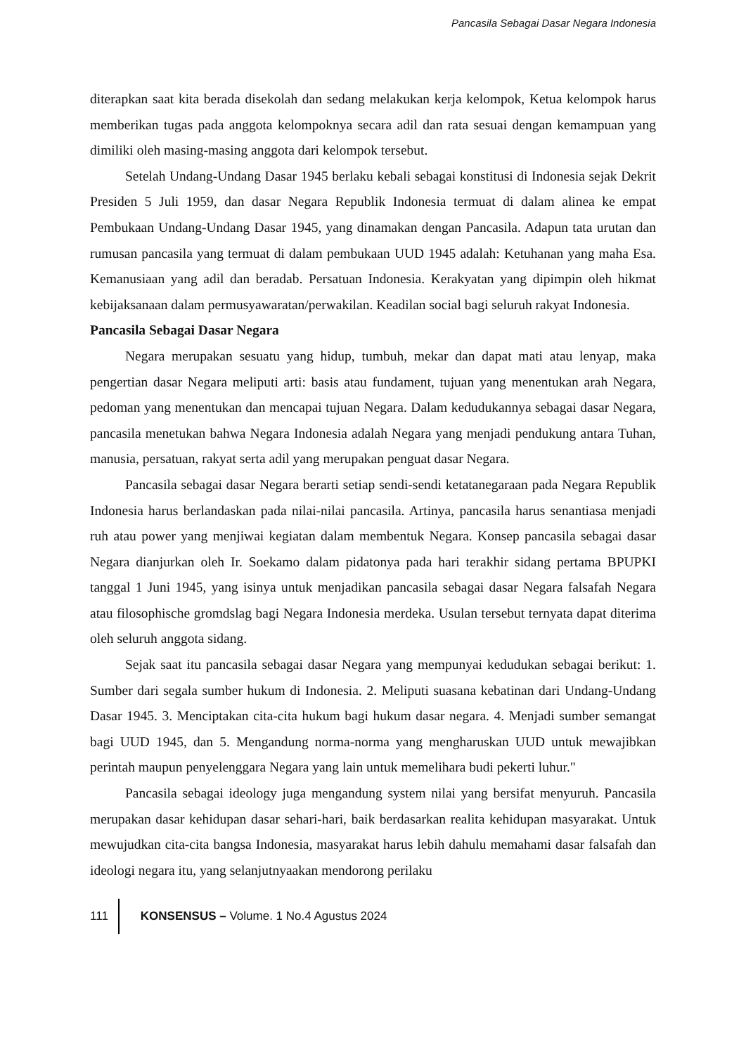Pancasila Sebagai Dasar Negara Indonesia
diterapkan saat kita berada disekolah dan sedang melakukan kerja kelompok, Ketua kelompok harus memberikan tugas pada anggota kelompoknya secara adil dan rata sesuai dengan kemampuan yang dimiliki oleh masing-masing anggota dari kelompok tersebut.
Setelah Undang-Undang Dasar 1945 berlaku kebali sebagai konstitusi di Indonesia sejak Dekrit Presiden 5 Juli 1959, dan dasar Negara Republik Indonesia termuat di dalam alinea ke empat Pembukaan Undang-Undang Dasar 1945, yang dinamakan dengan Pancasila. Adapun tata urutan dan rumusan pancasila yang termuat di dalam pembukaan UUD 1945 adalah: Ketuhanan yang maha Esa. Kemanusiaan yang adil dan beradab. Persatuan Indonesia. Kerakyatan yang dipimpin oleh hikmat kebijaksanaan dalam permusyawaratan/perwakilan. Keadilan social bagi seluruh rakyat Indonesia.
Pancasila Sebagai Dasar Negara
Negara merupakan sesuatu yang hidup, tumbuh, mekar dan dapat mati atau lenyap, maka pengertian dasar Negara meliputi arti: basis atau fundament, tujuan yang menentukan arah Negara, pedoman yang menentukan dan mencapai tujuan Negara. Dalam kedudukannya sebagai dasar Negara, pancasila menetukan bahwa Negara Indonesia adalah Negara yang menjadi pendukung antara Tuhan, manusia, persatuan, rakyat serta adil yang merupakan penguat dasar Negara.
Pancasila sebagai dasar Negara berarti setiap sendi-sendi ketatanegaraan pada Negara Republik Indonesia harus berlandaskan pada nilai-nilai pancasila. Artinya, pancasila harus senantiasa menjadi ruh atau power yang menjiwai kegiatan dalam membentuk Negara. Konsep pancasila sebagai dasar Negara dianjurkan oleh Ir. Soekamo dalam pidatonya pada hari terakhir sidang pertama BPUPKI tanggal 1 Juni 1945, yang isinya untuk menjadikan pancasila sebagai dasar Negara falsafah Negara atau filosophische gromdslag bagi Negara Indonesia merdeka. Usulan tersebut ternyata dapat diterima oleh seluruh anggota sidang.
Sejak saat itu pancasila sebagai dasar Negara yang mempunyai kedudukan sebagai berikut: 1. Sumber dari segala sumber hukum di Indonesia. 2. Meliputi suasana kebatinan dari Undang-Undang Dasar 1945. 3. Menciptakan cita-cita hukum bagi hukum dasar negara. 4. Menjadi sumber semangat bagi UUD 1945, dan 5. Mengandung norma-norma yang mengharuskan UUD untuk mewajibkan perintah maupun penyelenggara Negara yang lain untuk memelihara budi pekerti luhur."
Pancasila sebagai ideology juga mengandung system nilai yang bersifat menyuruh. Pancasila merupakan dasar kehidupan dasar sehari-hari, baik berdasarkan realita kehidupan masyarakat. Untuk mewujudkan cita-cita bangsa Indonesia, masyarakat harus lebih dahulu memahami dasar falsafah dan ideologi negara itu, yang selanjutnyaakan mendorong perilaku
111 KONSENSUS – Volume. 1 No.4 Agustus 2024